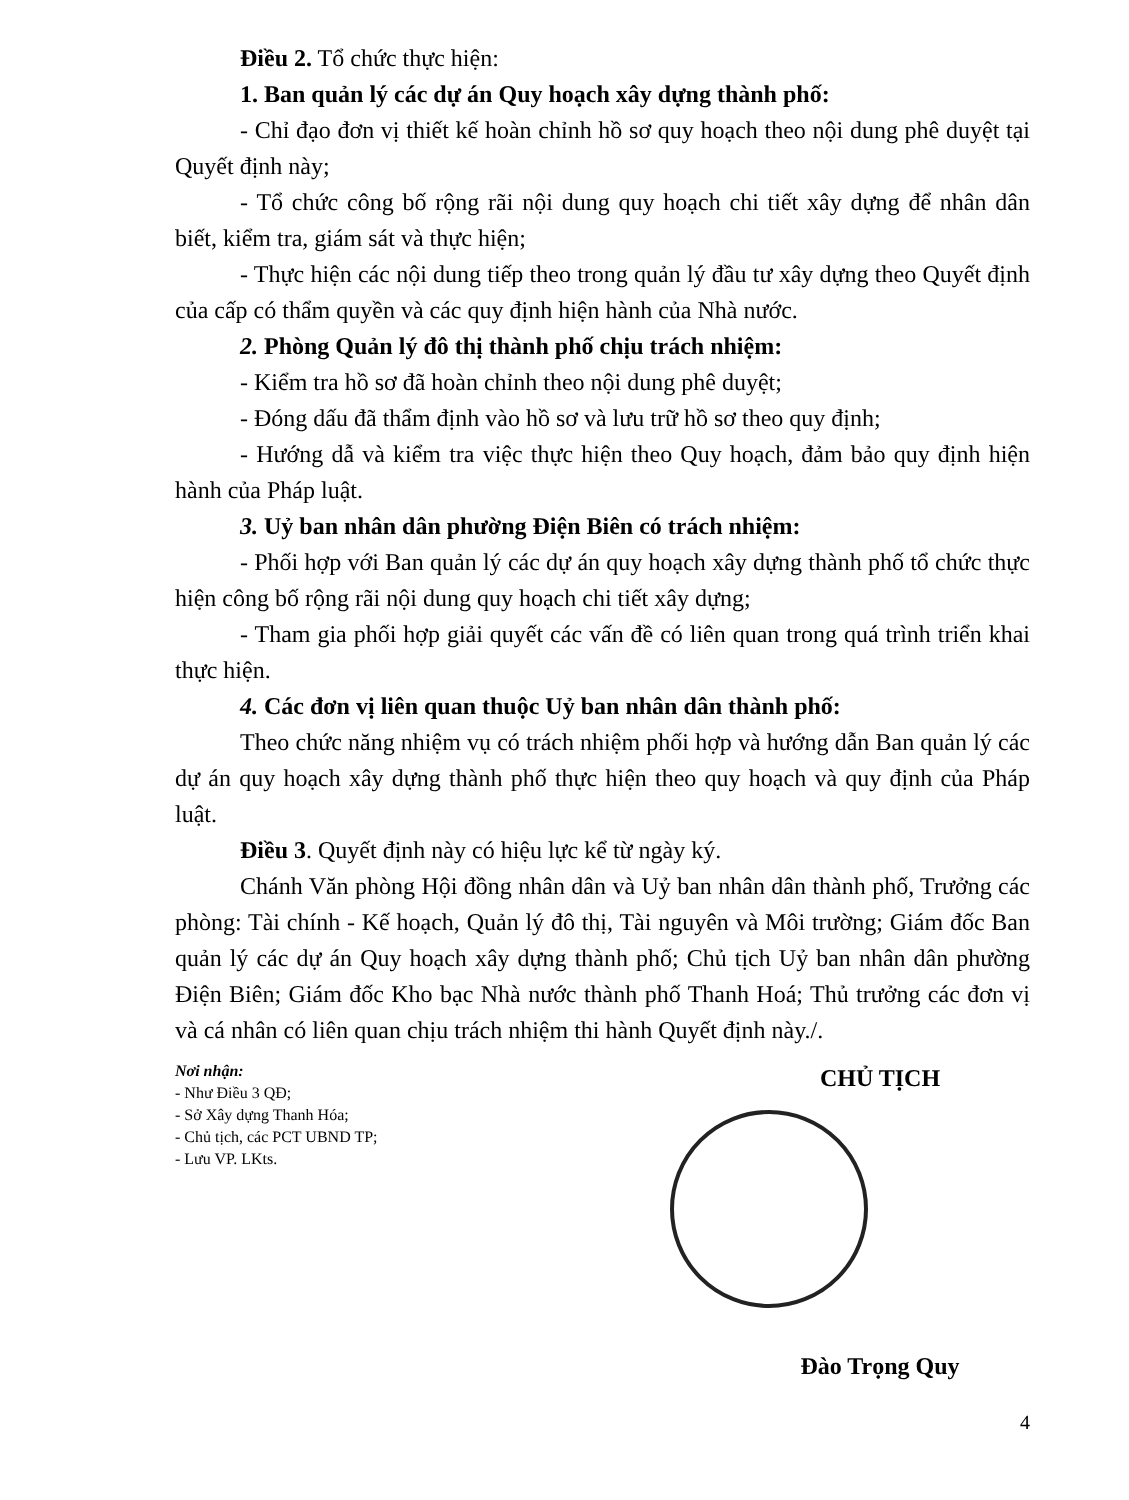Điều 2. Tổ chức thực hiện:
1. Ban quản lý các dự án Quy hoạch xây dựng thành phố:
- Chỉ đạo đơn vị thiết kế hoàn chỉnh hồ sơ quy hoạch theo nội dung phê duyệt tại Quyết định này;
- Tổ chức công bố rộng rãi nội dung quy hoạch chi tiết xây dựng để nhân dân biết, kiểm tra, giám sát và thực hiện;
- Thực hiện các nội dung tiếp theo trong quản lý đầu tư xây dựng theo Quyết định của cấp có thẩm quyền và các quy định hiện hành của Nhà nước.
2. Phòng Quản lý đô thị thành phố chịu trách nhiệm:
- Kiểm tra hồ sơ đã hoàn chỉnh theo nội dung phê duyệt;
- Đóng dấu đã thẩm định vào hồ sơ và lưu trữ hồ sơ theo quy định;
- Hướng dẫ và kiểm tra việc thực hiện theo Quy hoạch, đảm bảo quy định hiện hành của Pháp luật.
3. Uỷ ban nhân dân phường Điện Biên có trách nhiệm:
- Phối hợp với Ban quản lý các dự án quy hoạch xây dựng thành phố tổ chức thực hiện công bố rộng rãi nội dung quy hoạch chi tiết xây dựng;
- Tham gia phối hợp giải quyết các vấn đề có liên quan trong quá trình triển khai thực hiện.
4. Các đơn vị liên quan thuộc Uỷ ban nhân dân thành phố:
Theo chức năng nhiệm vụ có trách nhiệm phối hợp và hướng dẫn Ban quản lý các dự án quy hoạch xây dựng thành phố thực hiện theo quy hoạch và quy định của Pháp luật.
Điều 3. Quyết định này có hiệu lực kể từ ngày ký.
Chánh Văn phòng Hội đồng nhân dân và Uỷ ban nhân dân thành phố, Trưởng các phòng: Tài chính - Kế hoạch, Quản lý đô thị, Tài nguyên và Môi trường; Giám đốc Ban quản lý các dự án Quy hoạch xây dựng thành phố; Chủ tịch Uỷ ban nhân dân phường Điện Biên; Giám đốc Kho bạc Nhà nước thành phố Thanh Hoá; Thủ trưởng các đơn vị và cá nhân có liên quan chịu trách nhiệm thi hành Quyết định này./.
Nơi nhận:
- Như Điều 3 QĐ;
- Sở Xây dựng Thanh Hóa;
- Chủ tịch, các PCT UBND TP;
- Lưu VP. LKts.
CHỦ TỊCH
Đào Trọng Quy
4